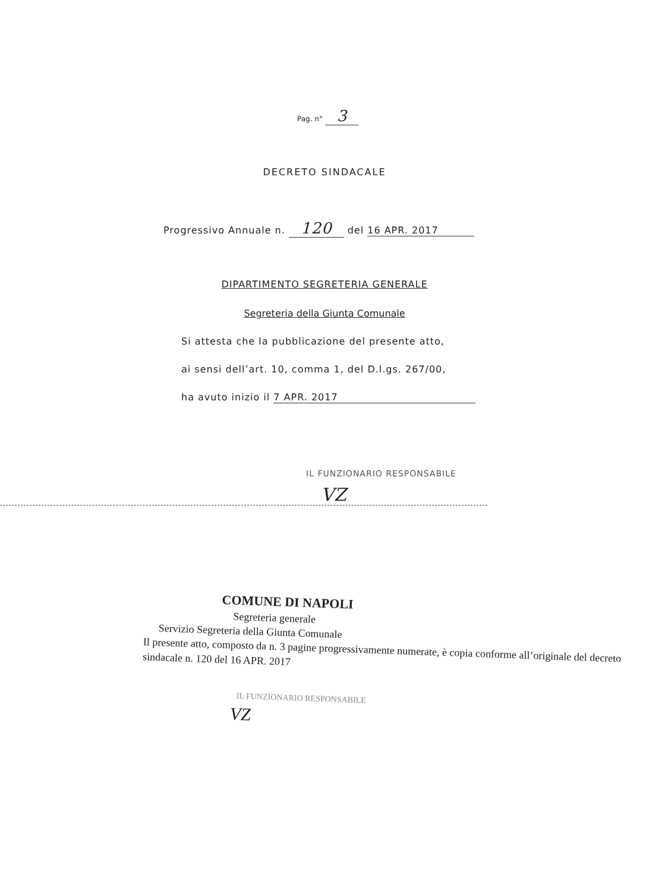Pag. n° 3
DECRETO SINDACALE
Progressivo Annuale n. 120 del 16 APR. 2017
DIPARTIMENTO SEGRETERIA GENERALE
Segreteria della Giunta Comunale
Si attesta che la pubblicazione del presente atto,
ai sensi dell’art. 10, comma 1, del D.l.gs. 267/00,
ha avuto inizio il 7 APR. 2017
IL FUNZIONARIO RESPONSABILE
VZ
COMUNE DI NAPOLI
Segreteria generale
Servizio Segreteria della Giunta Comunale
Il presente atto, composto da n. 3 pagine progressivamente numerate, è copia conforme all’originale del decreto sindacale n. 120 del 16 APR. 2017
IL FUNZIONARIO RESPONSABILE
VZ